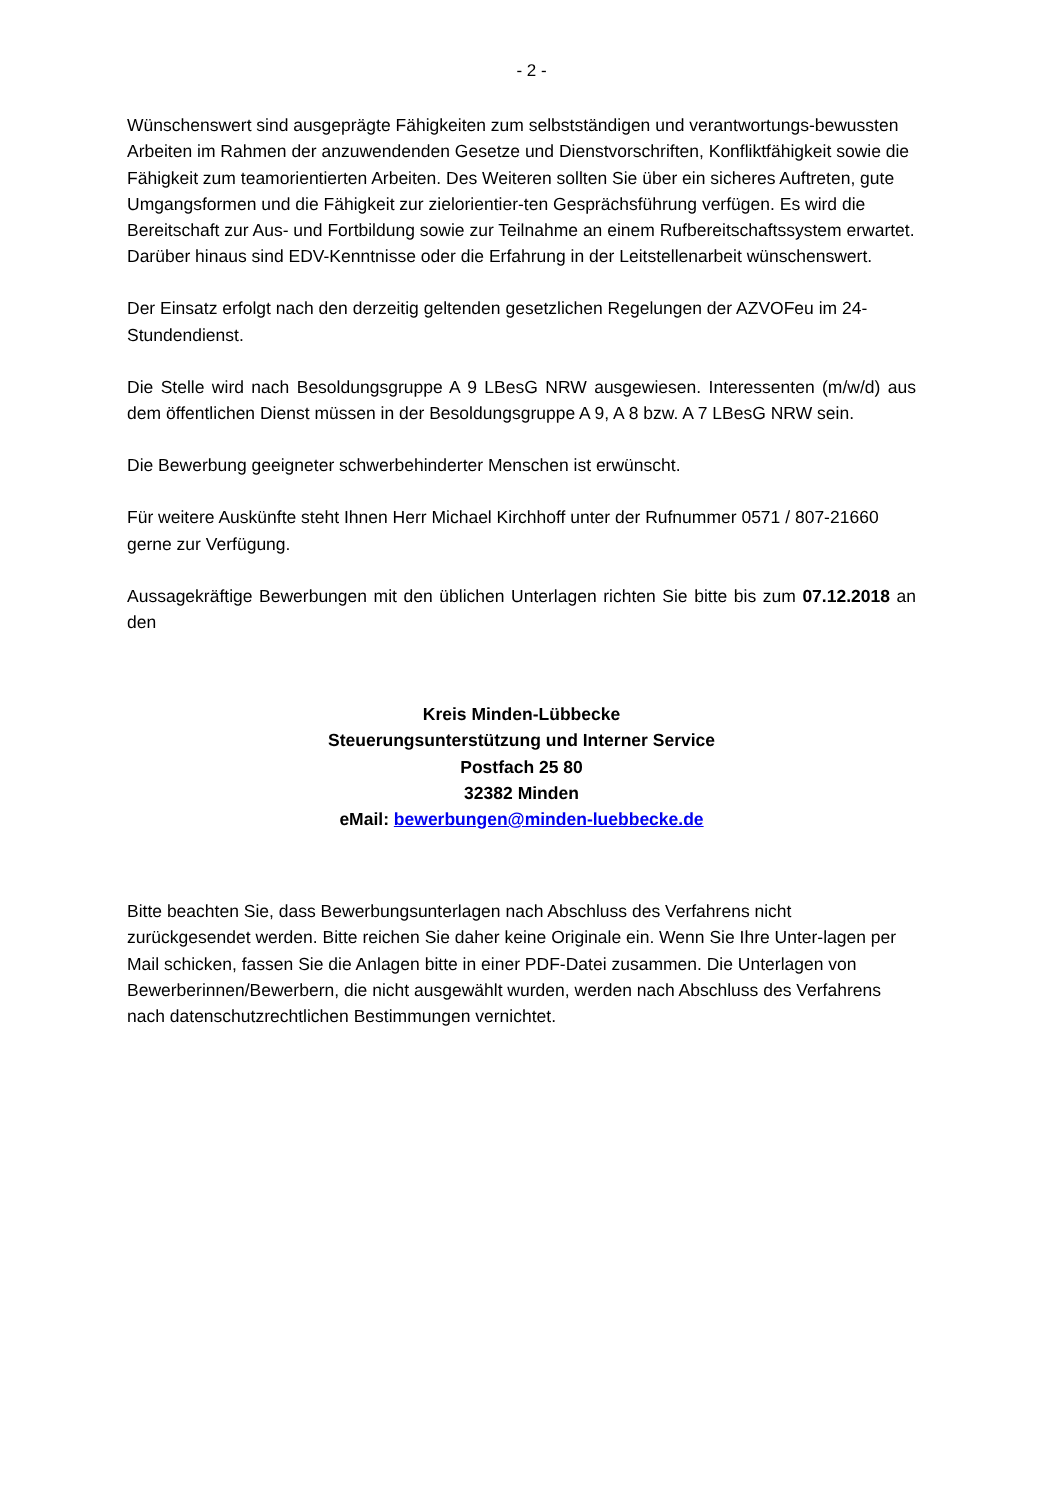- 2 -
Wünschenswert sind ausgeprägte Fähigkeiten zum selbstständigen und verantwortungs-bewussten Arbeiten im Rahmen der anzuwendenden Gesetze und Dienstvorschriften, Konfliktfähigkeit sowie die Fähigkeit zum teamorientierten Arbeiten. Des Weiteren sollten Sie über ein sicheres Auftreten, gute Umgangsformen und die Fähigkeit zur zielorientier-ten Gesprächsführung verfügen. Es wird die Bereitschaft zur Aus- und Fortbildung sowie zur Teilnahme an einem Rufbereitschaftssystem erwartet. Darüber hinaus sind EDV-Kenntnisse oder die Erfahrung in der Leitstellenarbeit wünschenswert.
Der Einsatz erfolgt nach den derzeitig geltenden gesetzlichen Regelungen der AZVOFeu im 24-Stundendienst.
Die Stelle wird nach Besoldungsgruppe A 9 LBesG NRW ausgewiesen. Interessenten (m/w/d) aus dem öffentlichen Dienst müssen in der Besoldungsgruppe A 9, A 8 bzw. A 7 LBesG NRW sein.
Die Bewerbung geeigneter schwerbehinderter Menschen ist erwünscht.
Für weitere Auskünfte steht Ihnen Herr Michael Kirchhoff unter der Rufnummer 0571 / 807-21660 gerne zur Verfügung.
Aussagekräftige Bewerbungen mit den üblichen Unterlagen richten Sie bitte bis zum 07.12.2018 an den
Kreis Minden-Lübbecke
Steuerungsunterstützung und Interner Service
Postfach 25 80
32382 Minden
eMail: bewerbungen@minden-luebbecke.de
Bitte beachten Sie, dass Bewerbungsunterlagen nach Abschluss des Verfahrens nicht zurückgesendet werden. Bitte reichen Sie daher keine Originale ein. Wenn Sie Ihre Unter-lagen per Mail schicken, fassen Sie die Anlagen bitte in einer PDF-Datei zusammen. Die Unterlagen von Bewerberinnen/Bewerbern, die nicht ausgewählt wurden, werden nach Abschluss des Verfahrens nach datenschutzrechtlichen Bestimmungen vernichtet.